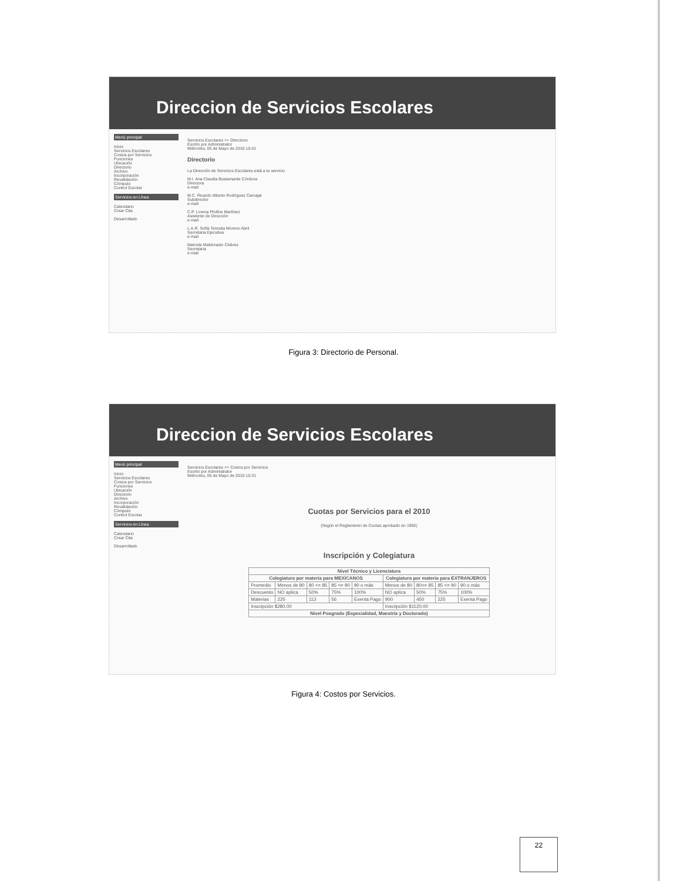Direccion de Servicios Escolares
Menú principal
Inicio
Servicios Escolares
Costos por Servicios
Funciones
Ubicación
Directorio
Archivo
Incorporación
Revalidación
Cómputo
Control Escolar
Servicios en Línea
Calendario
Crear Cita
Desarrollado
Servicios Escolares >> Directorio
Escrito por Administrator
Miércoles, 05 de Mayo de 2010 15:41
Directorio
La Dirección de Servicios Escolares está a tu servicio
M.I. Ana Claudia Bustamante Córdova
Directora
e-mail
M.C. Ricardo Alberto Rodríguez Carvajal
Subdirector
e-mail
C.P. Lorena Pinillos Martínez
Asistente de Dirección
e-mail
L.A.R. Sofía Teresita Moreno Abril
Secretaria Ejecutiva
e-mail
Marcela Maldonado Chávez
Secretaria
e-mail
Figura 3: Directorio de Personal.
Direccion de Servicios Escolares
Menú principal
Inicio
Servicios Escolares
Costos por Servicios
Funciones
Ubicación
Directorio
Archivo
Incorporación
Revalidación
Cómputo
Control Escolar
Servicios en Línea
Calendario
Crear Cita
Desarrollado
Servicios Escolares >> Costos por Servicios
Escrito por Administrator
Miércoles, 05 de Mayo de 2010 15:31
Cuotas por Servicios para el 2010
(Según el Reglamento de Cuotas aprobado en 1992)
Inscripción y Colegiatura
| Nivel Técnico y Licenciatura | | | | | | | | |
| --- | --- | --- | --- | --- | --- | --- | --- | --- |
| Colegiatura por materia para MEXICANOS | | | | | Colegiatura por materia para EXTRANJEROS | | | |
| Promedio | Menos de 80 | 80 <= 85 | 85 <= 90 | 90 o más | Menos de 80 | 80<= 85 | 85 <= 90 | 90 o más |
| Descuento | NO aplica | 50% | 75% | 100% | NO aplica | 50% | 75% | 100% |
| Materias | 225 | 113 | 56 | Exenta Pago | 900 | 450 | 225 | Exenta Pago |
| Inscripción $280.00 | | | | | Inscripción $1120.00 | | | |
| Nivel Posgrado (Especialidad, Maestría y Doctorado) | | | | | | | | |
Figura 4: Costos por Servicios.
22